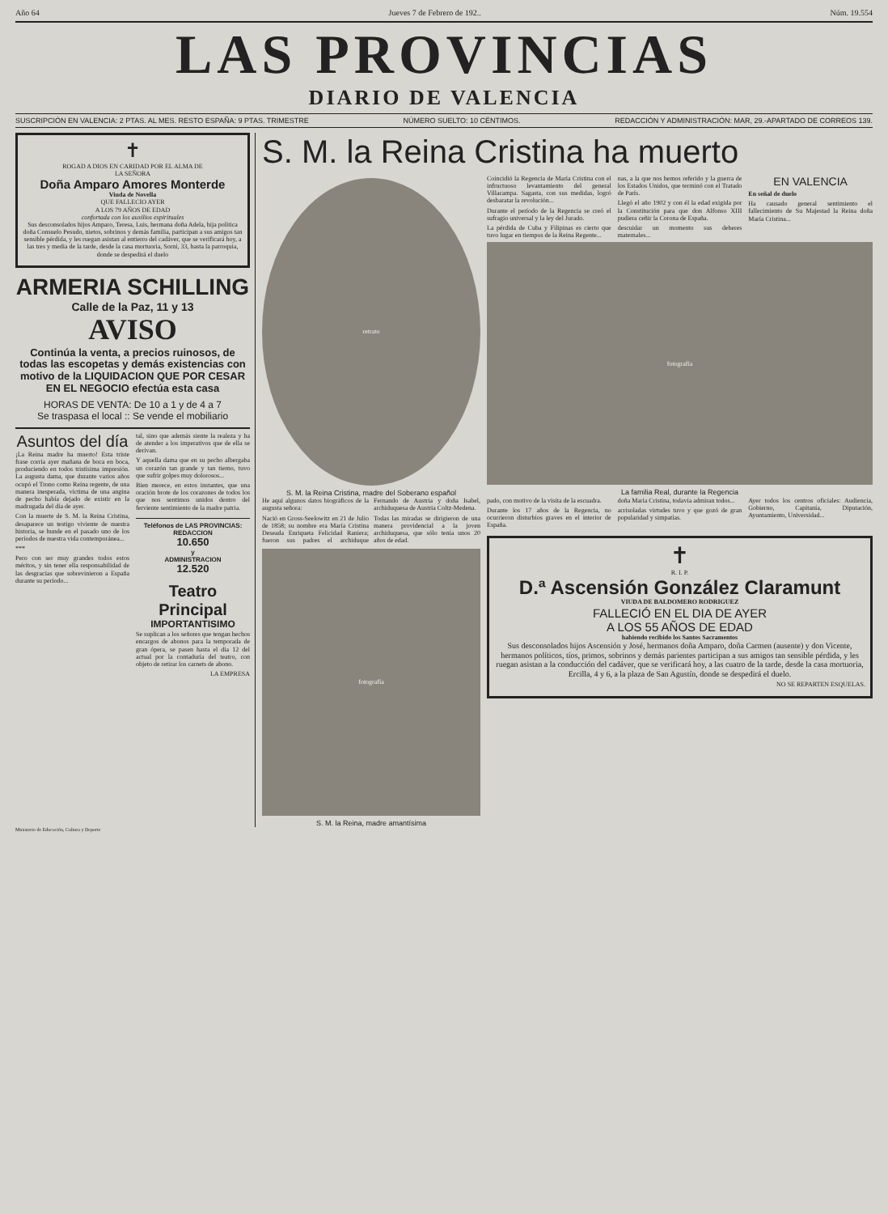Año 64 Jueves 7 de Febrero de 192.. Núm. 19.554
LAS PROVINCIAS
DIARIO DE VALENCIA
SUSCRIPCIÓN EN VALENCIA: 2 PTAS. AL MES. RESTO ESPAÑA: 9 PTAS. TRIMESTRE NÚMERO SUELTO: 10 CÉNTIMOS. REDACCIÓN Y ADMINISTRACIÓN: MAR, 29.-APARTADO DE CORREOS 139.
✝
ROGAD A DIOS EN CARIDAD POR EL ALMA DE
LA SEÑORA
Doña Amparo Amores Monterde
Viuda de Novella
QUE FALLECIO AYER
A LOS 79 AÑOS DE EDAD
confortada con los auxilios espirituales
Sus desconsolados hijos Amparo, Teresa, Luis, hermana doña Adela, hija política doña Consuelo Pesudo, nietos, sobrinos y demás familia, participan a sus amigos tan sensible pérdida, y les ruegan asistan al entierro del cadáver, que se verificará hoy, a las tres y media de la tarde, desde la casa mortuoria, Sorní, 33, hasta la parroquia, donde se despedirá el duelo
ARMERIA SCHILLING
Calle de la Paz, 11 y 13
AVISO
Continúa la venta, a precios ruinosos, de todas las escopetas y demás existencias con motivo de la LIQUIDACION QUE POR CESAR EN EL NEGOCIO efectúa esta casa
HORAS DE VENTA: De 10 a 1 y de 4 a 7
Se traspasa el local :: Se vende el mobiliario
Asuntos del día
¡La Reina madre ha muerto! Esta triste frase corría ayer mañana de boca en boca, produciendo en todos tristísima impresión. La augusta dama, que durante varios años ocupó el Trono como Reina regente, de una manera inesperada, víctima de una angina de pecho había dejado de existir en la madrugada del día de ayer.
Con la muerte de S. M. la Reina Cristina, desaparece un testigo viviente de nuestra historia, se hunde en el pasado uno de los períodos de nuestra vida contemporánea...
***
Pero con ser muy grandes todos estos méritos, y sin tener ella responsabilidad de las desgracias que sobrevinieron a España durante su período...
tal, sino que además siente la realeza y ha de atender a los imperativos que de ella se derivan.
Y aquella dama que en su pecho albergaba un corazón tan grande y tan tierno, tuvo que sufrir golpes muy dolorosos...
Bien merece, en estos instantes, que una oración brote de los corazones de todos los que nos sentimos unidos dentro del ferviente sentimiento de la madre patria.
Teléfonos de LAS PROVINCIAS:
REDACCION
10.650
y
ADMINISTRACION
12.520
Teatro Principal
IMPORTANTISIMO
Se suplican a los señores que tengan hechos encargos de abonos para la temporada de gran ópera, se pasen hasta el día 12 del actual por la contaduría del teatro, con objeto de retirar los carnets de abono.
LA EMPRESA
S. M. la Reina Cristina ha muerto
retrato
S. M. la Reina Cristina, madre del Soberano español
He aquí algunos datos biográficos de la augusta señora:
Nació en Gross-Seelowitz en 21 de Julio de 1858; su nombre era María Cristina Deseada Enriqueta Felicidad Raniera; fueron sus padres el archiduque Fernando de Austria y doña Isabel, archiduquesa de Austria Coltz-Medena.
Todas las miradas se dirigieron de una manera providencial a la joven archiduquesa, que sólo tenía unos 20 años de edad.
fotografía
S. M. la Reina, madre amantísima
Coincidió la Regencia de María Cristina con el infructuoso levantamiento del general Villacampa. Sagasta, con sus medidas, logró desbaratar la revolución...
Durante el período de la Regencia se creó el sufragio universal y la ley del Jurado.
La pérdida de Cuba y Filipinas es cierto que tuvo lugar en tiempos de la Reina Regente...
nas, a la que nos hemos referido y la guerra de los Estados Unidos, que terminó con el Tratado de París.
Llegó el año 1902 y con él la edad exigida por la Constitución para que don Alfonso XIII pudiera ceñir la Corona de España.
descuidar un momento sus deberes maternales...
EN VALENCIA
En señal de duelo
Ha causado general sentimiento el fallecimiento de Su Majestad la Reina doña María Cristina...
fotografía
La familia Real, durante la Regencia
pado, con motivo de la visita de la escuadra.
Durante los 17 años de la Regencia, no ocurrieron disturbios graves en el interior de España.
doña María Cristina, todavía admiran todos...
acrisoladas virtudes tuvo y que gozó de gran popularidad y simpatías.
Ayer todos los centros oficiales: Audiencia, Gobierno, Capitanía, Diputación, Ayuntamiento, Universidad...
✝
R. I. P.
D.ª Ascensión González Claramunt
VIUDA DE BALDOMERO RODRIGUEZ
FALLECIÓ EN EL DIA DE AYER
A LOS 55 AÑOS DE EDAD
habiendo recibido los Santos Sacramentos
Sus desconsolados hijos Ascensión y José, hermanos doña Amparo, doña Carmen (ausente) y don Vicente, hermanos políticos, tíos, primos, sobrinos y demás parientes participan a sus amigos tan sensible pérdida, y les ruegan asistan a la conducción del cadáver, que se verificará hoy, a las cuatro de la tarde, desde la casa mortuoria, Ercilla, 4 y 6, a la plaza de San Agustín, donde se despedirá el duelo.
NO SE REPARTEN ESQUELAS.
Ministerio de Educación, Cultura y Deporte